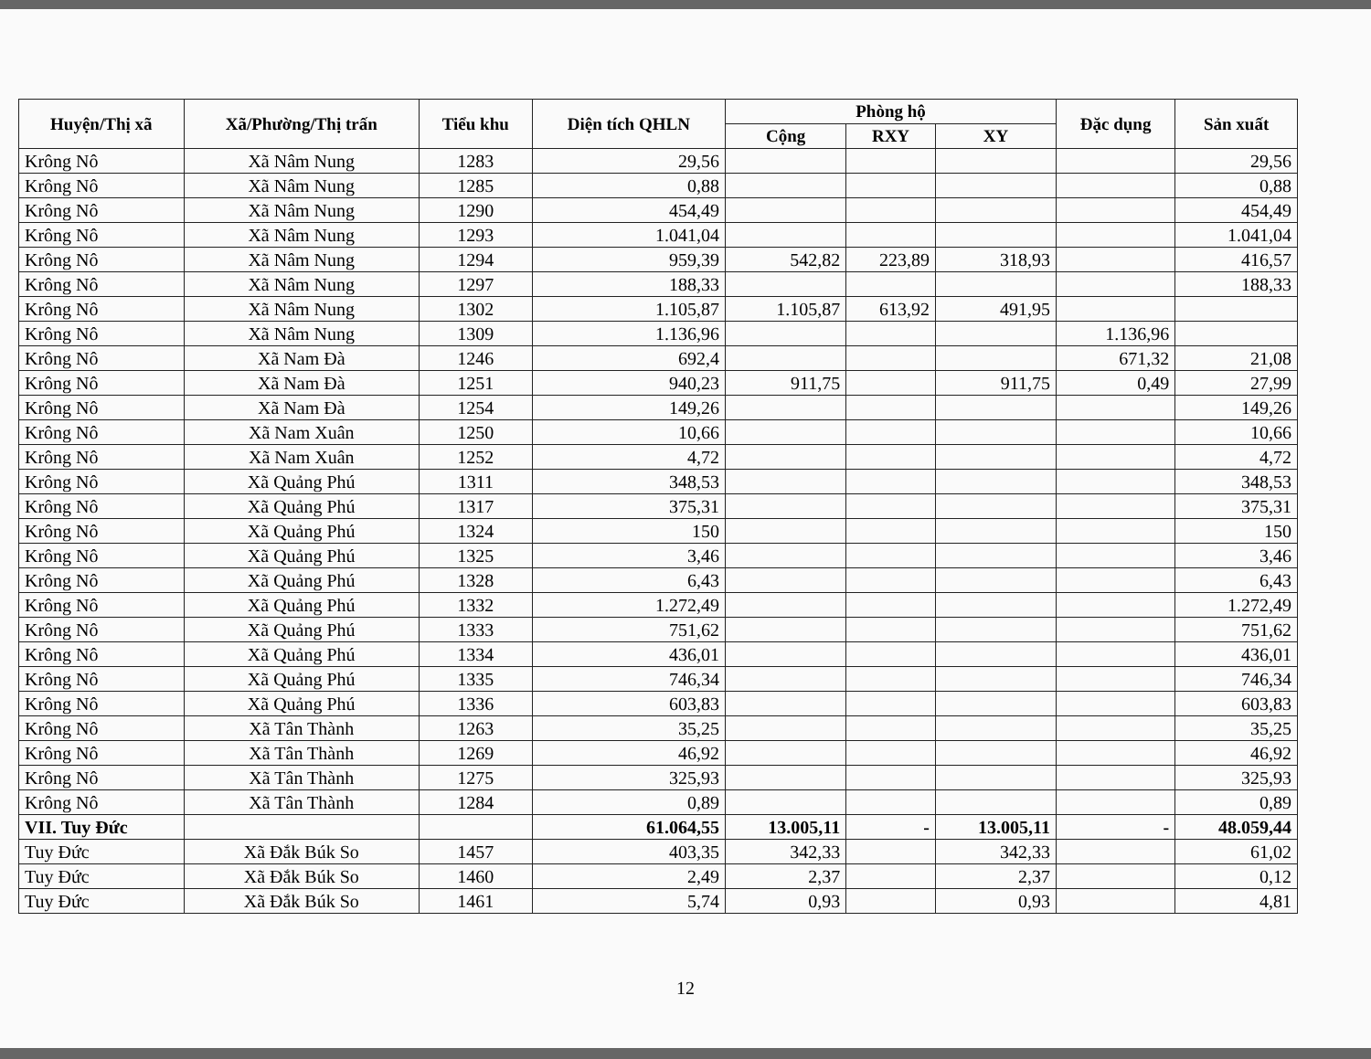| Huyện/Thị xã | Xã/Phường/Thị trấn | Tiểu khu | Diện tích QHLN | Phòng hộ | | | Đặc dụng | Sản xuất |
| --- | --- | --- | --- | --- | --- | --- | --- | --- |
| | | | | Cộng | RXY | XY | | |
| Krông Nô | Xã Nâm Nung | 1283 | 29,56 | | | | | 29,56 |
| Krông Nô | Xã Nâm Nung | 1285 | 0,88 | | | | | 0,88 |
| Krông Nô | Xã Nâm Nung | 1290 | 454,49 | | | | | 454,49 |
| Krông Nô | Xã Nâm Nung | 1293 | 1.041,04 | | | | | 1.041,04 |
| Krông Nô | Xã Nâm Nung | 1294 | 959,39 | 542,82 | 223,89 | 318,93 | | 416,57 |
| Krông Nô | Xã Nâm Nung | 1297 | 188,33 | | | | | 188,33 |
| Krông Nô | Xã Nâm Nung | 1302 | 1.105,87 | 1.105,87 | 613,92 | 491,95 | | |
| Krông Nô | Xã Nâm Nung | 1309 | 1.136,96 | | | | 1.136,96 | |
| Krông Nô | Xã Nam Đà | 1246 | 692,4 | | | | 671,32 | 21,08 |
| Krông Nô | Xã Nam Đà | 1251 | 940,23 | 911,75 | | 911,75 | 0,49 | 27,99 |
| Krông Nô | Xã Nam Đà | 1254 | 149,26 | | | | | 149,26 |
| Krông Nô | Xã Nam Xuân | 1250 | 10,66 | | | | | 10,66 |
| Krông Nô | Xã Nam Xuân | 1252 | 4,72 | | | | | 4,72 |
| Krông Nô | Xã Quảng Phú | 1311 | 348,53 | | | | | 348,53 |
| Krông Nô | Xã Quảng Phú | 1317 | 375,31 | | | | | 375,31 |
| Krông Nô | Xã Quảng Phú | 1324 | 150 | | | | | 150 |
| Krông Nô | Xã Quảng Phú | 1325 | 3,46 | | | | | 3,46 |
| Krông Nô | Xã Quảng Phú | 1328 | 6,43 | | | | | 6,43 |
| Krông Nô | Xã Quảng Phú | 1332 | 1.272,49 | | | | | 1.272,49 |
| Krông Nô | Xã Quảng Phú | 1333 | 751,62 | | | | | 751,62 |
| Krông Nô | Xã Quảng Phú | 1334 | 436,01 | | | | | 436,01 |
| Krông Nô | Xã Quảng Phú | 1335 | 746,34 | | | | | 746,34 |
| Krông Nô | Xã Quảng Phú | 1336 | 603,83 | | | | | 603,83 |
| Krông Nô | Xã Tân Thành | 1263 | 35,25 | | | | | 35,25 |
| Krông Nô | Xã Tân Thành | 1269 | 46,92 | | | | | 46,92 |
| Krông Nô | Xã Tân Thành | 1275 | 325,93 | | | | | 325,93 |
| Krông Nô | Xã Tân Thành | 1284 | 0,89 | | | | | 0,89 |
| VII. Tuy Đức | | | 61.064,55 | 13.005,11 | - | 13.005,11 | - | 48.059,44 |
| Tuy Đức | Xã Đắk Búk So | 1457 | 403,35 | 342,33 | | 342,33 | | 61,02 |
| Tuy Đức | Xã Đắk Búk So | 1460 | 2,49 | 2,37 | | 2,37 | | 0,12 |
| Tuy Đức | Xã Đắk Búk So | 1461 | 5,74 | 0,93 | | 0,93 | | 4,81 |
12